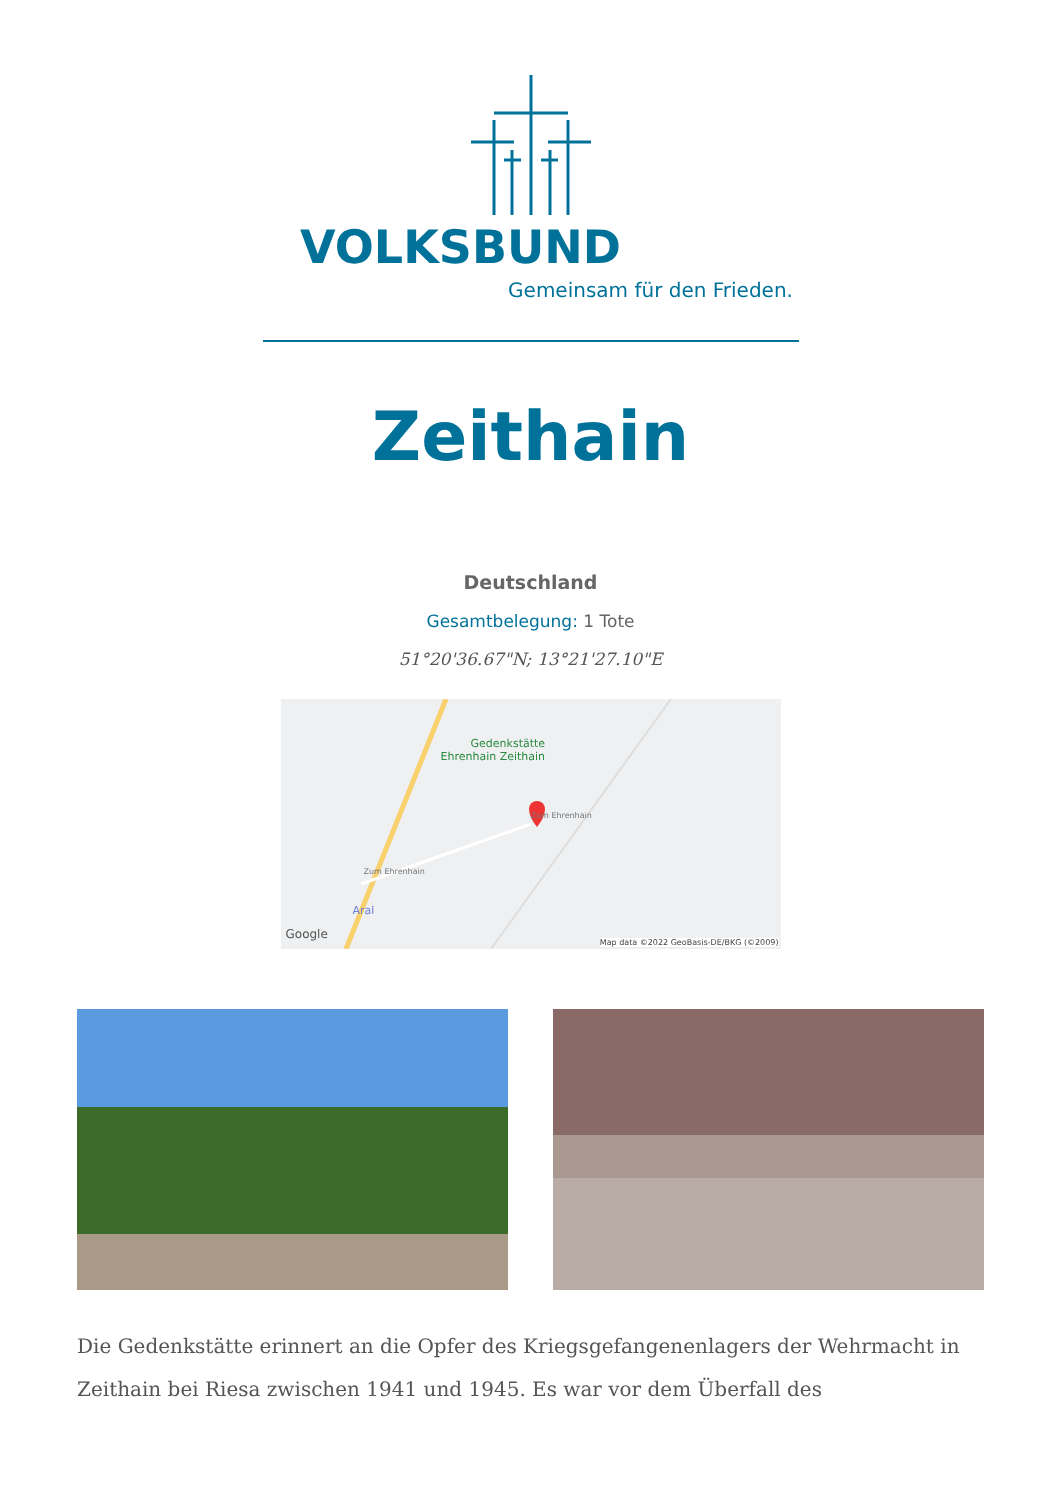VOLKSBUND
Gemeinsam für den Frieden.
Zeithain
Deutschland
Gesamtbelegung: 1 Tote
51°20'36.67"N; 13°21'27.10"E
Gedenkstätte
Ehrenhain Zeithain
Zum Ehrenhain
Zum Ehrenhain
Aral
Google
Map data ©2022 GeoBasis-DE/BKG (©2009)
Die Gedenkstätte erinnert an die Opfer des Kriegsgefangenenlagers der Wehrmacht in Zeithain bei Riesa zwischen 1941 und 1945. Es war vor dem Überfall des